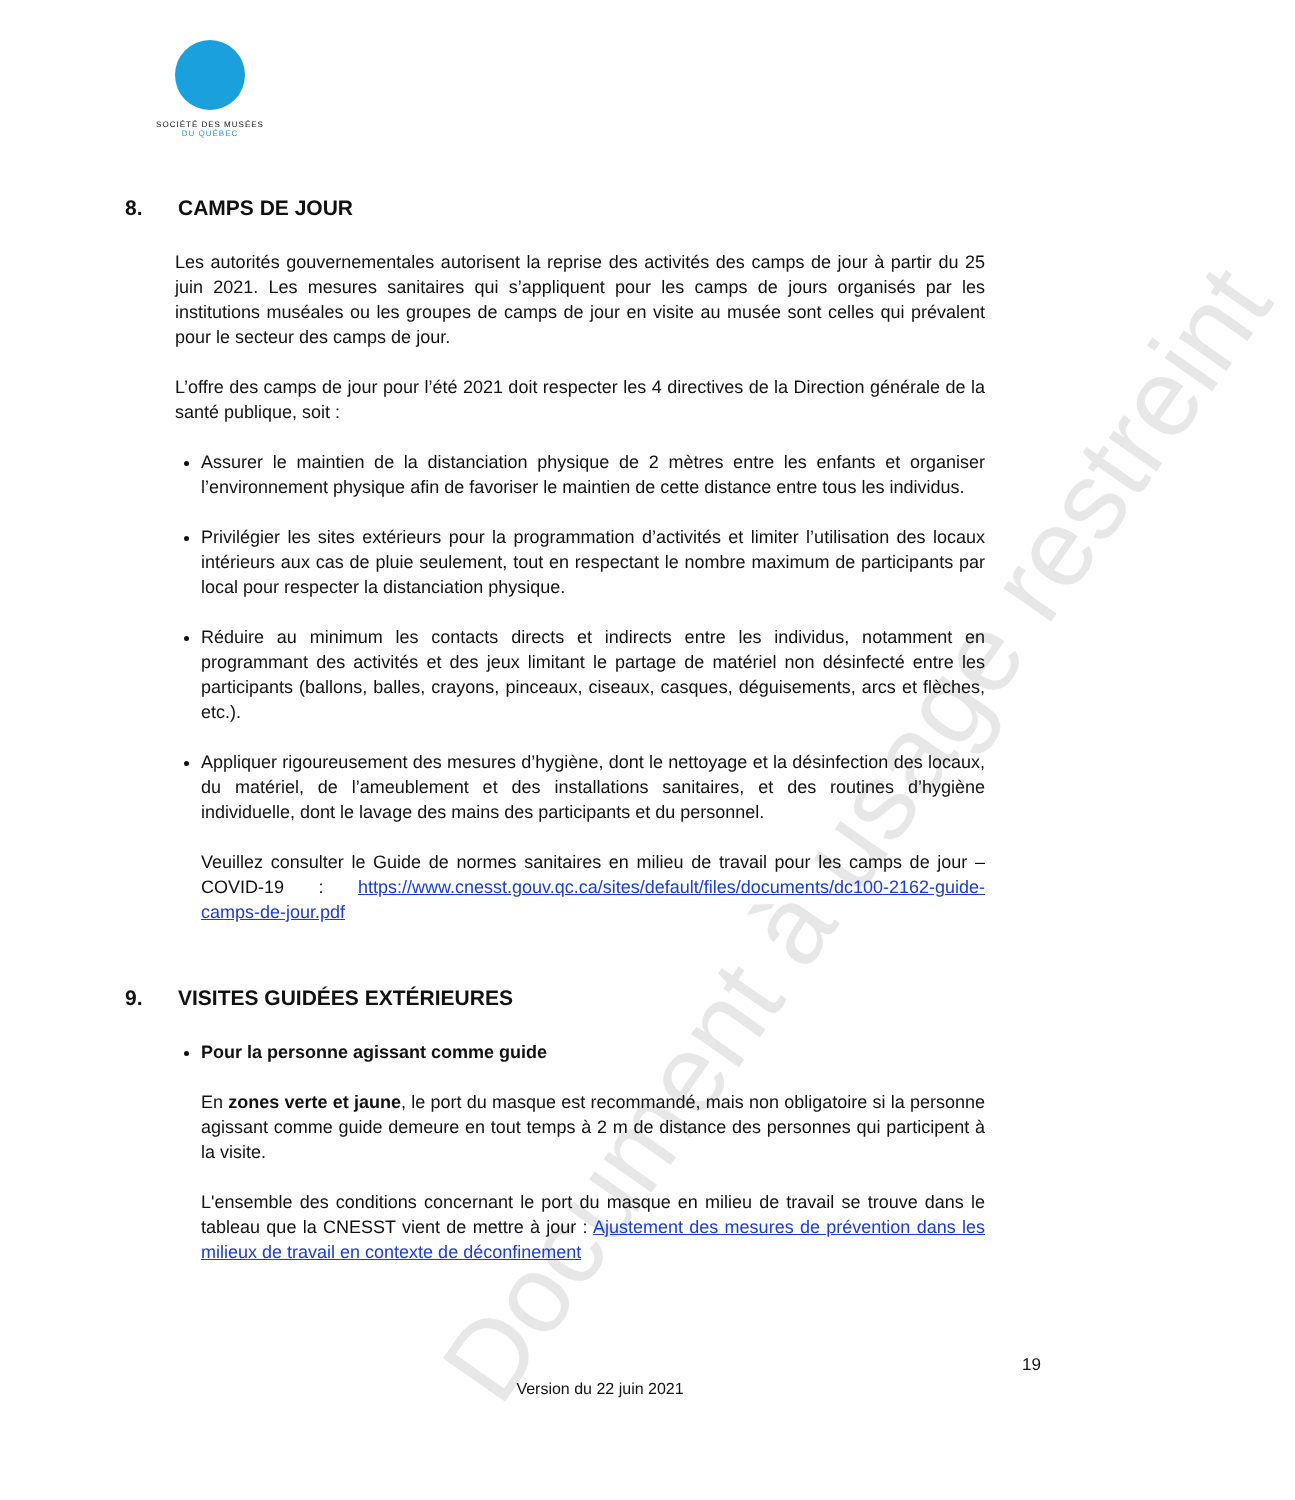Document à usage restreint
SOCIÉTÉ DES MUSÉES
DU QUÉBEC
8. CAMPS DE JOUR
Les autorités gouvernementales autorisent la reprise des activités des camps de jour à partir du 25 juin 2021. Les mesures sanitaires qui s’appliquent pour les camps de jours organisés par les institutions muséales ou les groupes de camps de jour en visite au musée sont celles qui prévalent pour le secteur des camps de jour.
L’offre des camps de jour pour l’été 2021 doit respecter les 4 directives de la Direction générale de la santé publique, soit :
Assurer le maintien de la distanciation physique de 2 mètres entre les enfants et organiser l’environnement physique afin de favoriser le maintien de cette distance entre tous les individus.
Privilégier les sites extérieurs pour la programmation d’activités et limiter l’utilisation des locaux intérieurs aux cas de pluie seulement, tout en respectant le nombre maximum de participants par local pour respecter la distanciation physique.
Réduire au minimum les contacts directs et indirects entre les individus, notamment en programmant des activités et des jeux limitant le partage de matériel non désinfecté entre les participants (ballons, balles, crayons, pinceaux, ciseaux, casques, déguisements, arcs et flèches, etc.).
Appliquer rigoureusement des mesures d’hygiène, dont le nettoyage et la désinfection des locaux, du matériel, de l’ameublement et des installations sanitaires, et des routines d’hygiène individuelle, dont le lavage des mains des participants et du personnel.
Veuillez consulter le Guide de normes sanitaires en milieu de travail pour les camps de jour – COVID-19 : https://www.cnesst.gouv.qc.ca/sites/default/files/documents/dc100-2162-guide-camps-de-jour.pdf
9. VISITES GUIDÉES EXTÉRIEURES
Pour la personne agissant comme guide
En zones verte et jaune, le port du masque est recommandé, mais non obligatoire si la personne agissant comme guide demeure en tout temps à 2 m de distance des personnes qui participent à la visite.
L'ensemble des conditions concernant le port du masque en milieu de travail se trouve dans le tableau que la CNESST vient de mettre à jour : Ajustement des mesures de prévention dans les milieux de travail en contexte de déconfinement
19
Version du 22 juin 2021